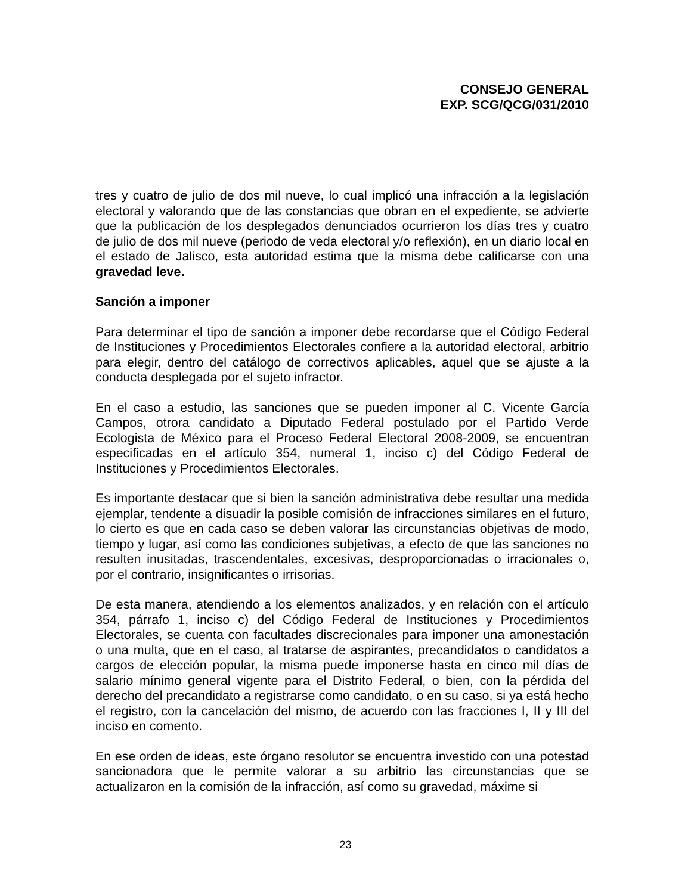CONSEJO GENERAL
EXP. SCG/QCG/031/2010
tres y cuatro de julio de dos mil nueve, lo cual implicó una infracción a la legislación electoral y valorando que de las constancias que obran en el expediente, se advierte que la publicación de los desplegados denunciados ocurrieron los días tres y cuatro de julio de dos mil nueve (periodo de veda electoral y/o reflexión), en un diario local en el estado de Jalisco, esta autoridad estima que la misma debe calificarse con una gravedad leve.
Sanción a imponer
Para determinar el tipo de sanción a imponer debe recordarse que el Código Federal de Instituciones y Procedimientos Electorales confiere a la autoridad electoral, arbitrio para elegir, dentro del catálogo de correctivos aplicables, aquel que se ajuste a la conducta desplegada por el sujeto infractor.
En el caso a estudio, las sanciones que se pueden imponer al C. Vicente García Campos, otrora candidato a Diputado Federal postulado por el Partido Verde Ecologista de México para el Proceso Federal Electoral 2008-2009, se encuentran especificadas en el artículo 354, numeral 1, inciso c) del Código Federal de Instituciones y Procedimientos Electorales.
Es importante destacar que si bien la sanción administrativa debe resultar una medida ejemplar, tendente a disuadir la posible comisión de infracciones similares en el futuro, lo cierto es que en cada caso se deben valorar las circunstancias objetivas de modo, tiempo y lugar, así como las condiciones subjetivas, a efecto de que las sanciones no resulten inusitadas, trascendentales, excesivas, desproporcionadas o irracionales o, por el contrario, insignificantes o irrisorias.
De esta manera, atendiendo a los elementos analizados, y en relación con el artículo 354, párrafo 1, inciso c) del Código Federal de Instituciones y Procedimientos Electorales, se cuenta con facultades discrecionales para imponer una amonestación o una multa, que en el caso, al tratarse de aspirantes, precandidatos o candidatos a cargos de elección popular, la misma puede imponerse hasta en cinco mil días de salario mínimo general vigente para el Distrito Federal, o bien, con la pérdida del derecho del precandidato a registrarse como candidato, o en su caso, si ya está hecho el registro, con la cancelación del mismo, de acuerdo con las fracciones I, II y III del inciso en comento.
En ese orden de ideas, este órgano resolutor se encuentra investido con una potestad sancionadora que le permite valorar a su arbitrio las circunstancias que se actualizaron en la comisión de la infracción, así como su gravedad, máxime si
23